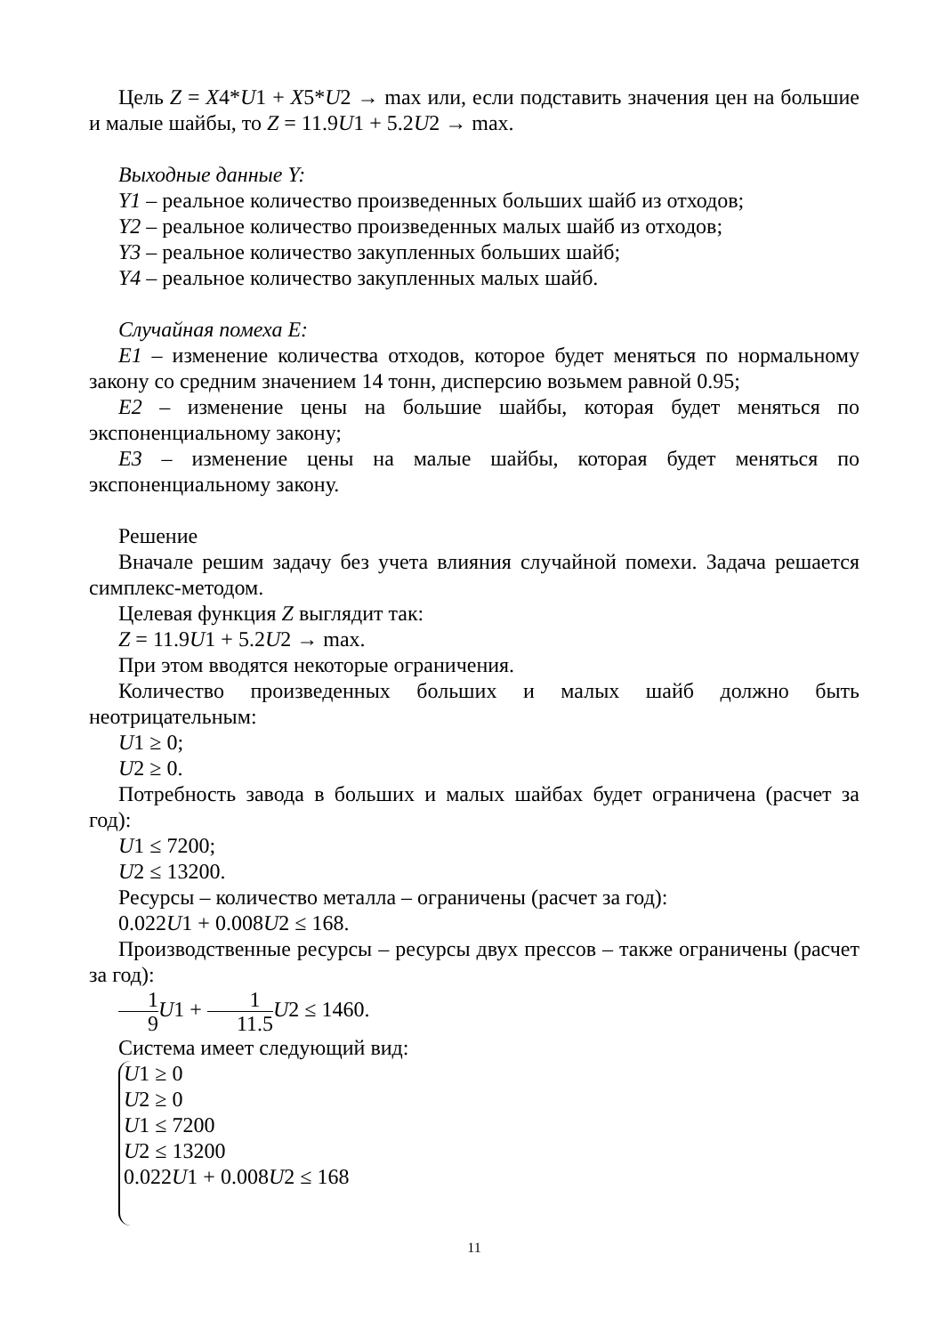Цель Z = X4*U1 + X5*U2 → max или, если подставить значения цен на большие и малые шайбы, то Z = 11.9U1 + 5.2U2 → max.
Выходные данные Y:
Y1 – реальное количество произведенных больших шайб из отходов;
Y2 – реальное количество произведенных малых шайб из отходов;
Y3 – реальное количество закупленных больших шайб;
Y4 – реальное количество закупленных малых шайб.
Случайная помеха E:
E1 – изменение количества отходов, которое будет меняться по нормальному закону со средним значением 14 тонн, дисперсию возьмем равной 0.95;
E2 – изменение цены на большие шайбы, которая будет меняться по экспоненциальному закону;
E3 – изменение цены на малые шайбы, которая будет меняться по экспоненциальному закону.
Решение
Вначале решим задачу без учета влияния случайной помехи. Задача решается симплекс-методом.
Целевая функция Z выглядит так:
Z = 11.9U1 + 5.2U2 → max.
При этом вводятся некоторые ограничения.
Количество произведенных больших и малых шайб должно быть неотрицательным:
U1 ≥ 0;
U2 ≥ 0.
Потребность завода в больших и малых шайбах будет ограничена (расчет за год):
U1 ≤ 7200;
U2 ≤ 13200.
Ресурсы – количество металла – ограничены (расчет за год):
0.022U1 + 0.008U2 ≤ 168.
Производственные ресурсы – ресурсы двух прессов – также ограничены (расчет за год):
1 9 U1 + 1 11.5 U2 ≤ 1460.
Система имеет следующий вид:
U1 ≥ 0
U2 ≥ 0
U1 ≤ 7200
U2 ≤ 13200
0.022U1 + 0.008U2 ≤ 168
11